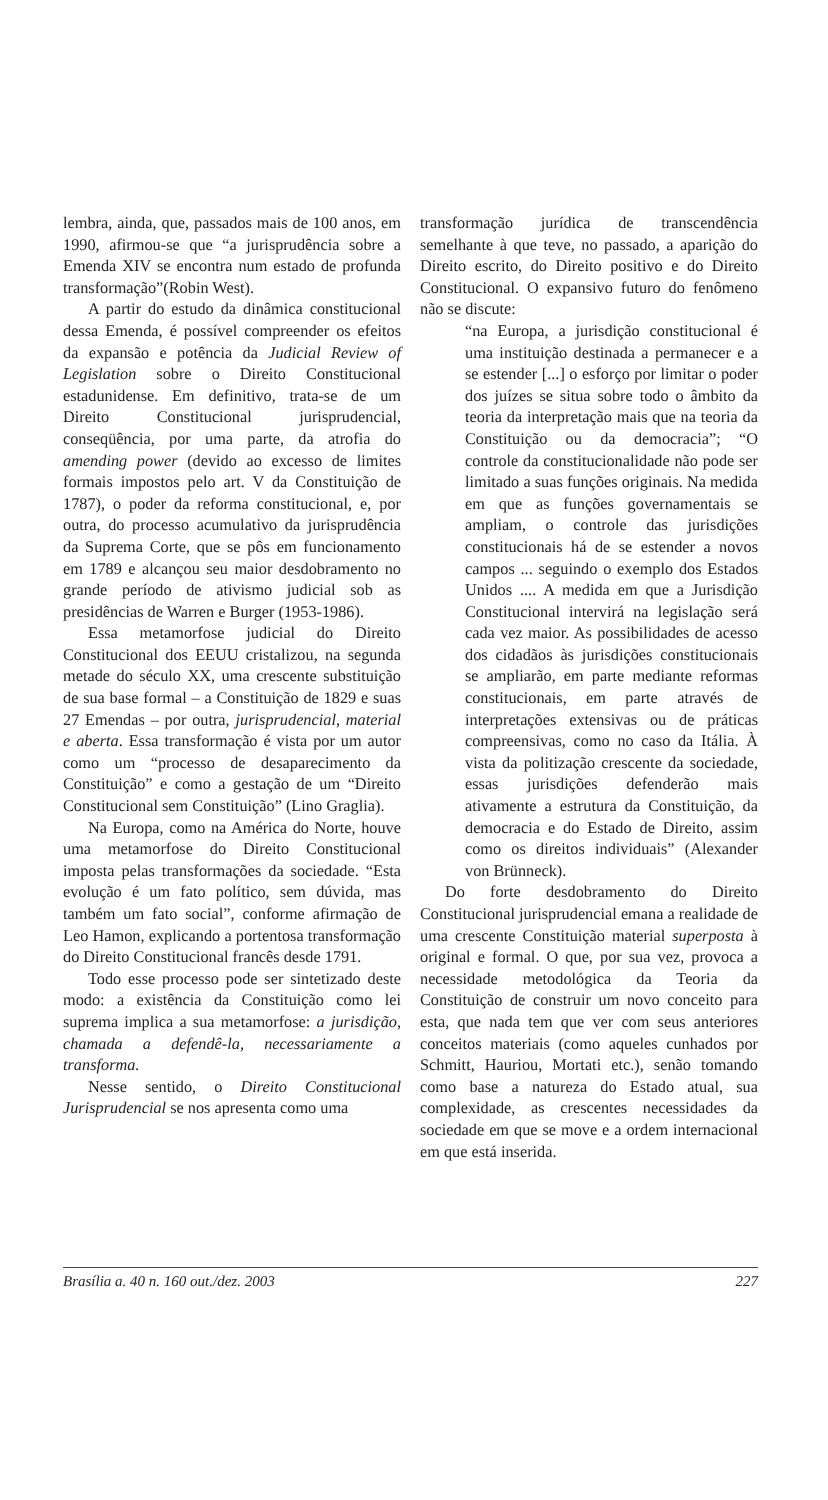lembra, ainda, que, passados mais de 100 anos, em 1990, afirmou-se que “a jurisprudência sobre a Emenda XIV se encontra num estado de profunda transformação”(Robin West).
A partir do estudo da dinâmica constitucional dessa Emenda, é possível compreender os efeitos da expansão e potência da Judicial Review of Legislation sobre o Direito Constitucional estadunidense. Em definitivo, trata-se de um Direito Constitucional jurisprudencial, conseqüência, por uma parte, da atrofia do amending power (devido ao excesso de limites formais impostos pelo art. V da Constituição de 1787), o poder da reforma constitucional, e, por outra, do processo acumulativo da jurisprudência da Suprema Corte, que se pôs em funcionamento em 1789 e alcançou seu maior desdobramento no grande período de ativismo judicial sob as presidências de Warren e Burger (1953-1986).
Essa metamorfose judicial do Direito Constitucional dos EEUU cristalizou, na segunda metade do século XX, uma crescente substituição de sua base formal – a Constituição de 1829 e suas 27 Emendas – por outra, jurisprudencial, material e aberta. Essa transformação é vista por um autor como um “processo de desaparecimento da Constituição” e como a gestação de um “Direito Constitucional sem Constituição” (Lino Graglia).
Na Europa, como na América do Norte, houve uma metamorfose do Direito Constitucional imposta pelas transformações da sociedade. “Esta evolução é um fato político, sem dúvida, mas também um fato social”, conforme afirmação de Leo Hamon, explicando a portentosa transformação do Direito Constitucional francês desde 1791.
Todo esse processo pode ser sintetizado deste modo: a existência da Constituição como lei suprema implica a sua metamorfose: a jurisdição, chamada a defendê-la, necessariamente a transforma.
Nesse sentido, o Direito Constitucional Jurisprudencial se nos apresenta como uma
transformação jurídica de transcendência semelhante à que teve, no passado, a aparição do Direito escrito, do Direito positivo e do Direito Constitucional. O expansivo futuro do fenômeno não se discute:
“na Europa, a jurisdição constitucional é uma instituição destinada a permanecer e a se estender [...] o esforço por limitar o poder dos juízes se situa sobre todo o âmbito da teoria da interpretação mais que na teoria da Constituição ou da democracia”; “O controle da constitucionalidade não pode ser limitado a suas funções originais. Na medida em que as funções governamentais se ampliam, o controle das jurisdições constitucionais há de se estender a novos campos ... seguindo o exemplo dos Estados Unidos .... A medida em que a Jurisdição Constitucional intervirá na legislação será cada vez maior. As possibilidades de acesso dos cidadãos às jurisdições constitucionais se ampliarão, em parte mediante reformas constitucionais, em parte através de interpretações extensivas ou de práticas compreensivas, como no caso da Itália. À vista da politização crescente da sociedade, essas jurisdições defenderão mais ativamente a estrutura da Constituição, da democracia e do Estado de Direito, assim como os direitos individuais” (Alexander von Brünneck).
Do forte desdobramento do Direito Constitucional jurisprudencial emana a realidade de uma crescente Constituição material superposta à original e formal. O que, por sua vez, provoca a necessidade metodológica da Teoria da Constituição de construir um novo conceito para esta, que nada tem que ver com seus anteriores conceitos materiais (como aqueles cunhados por Schmitt, Hauriou, Mortati etc.), senão tomando como base a natureza do Estado atual, sua complexidade, as crescentes necessidades da sociedade em que se move e a ordem internacional em que está inserida.
Brasília a. 40 n. 160 out./dez. 2003 227